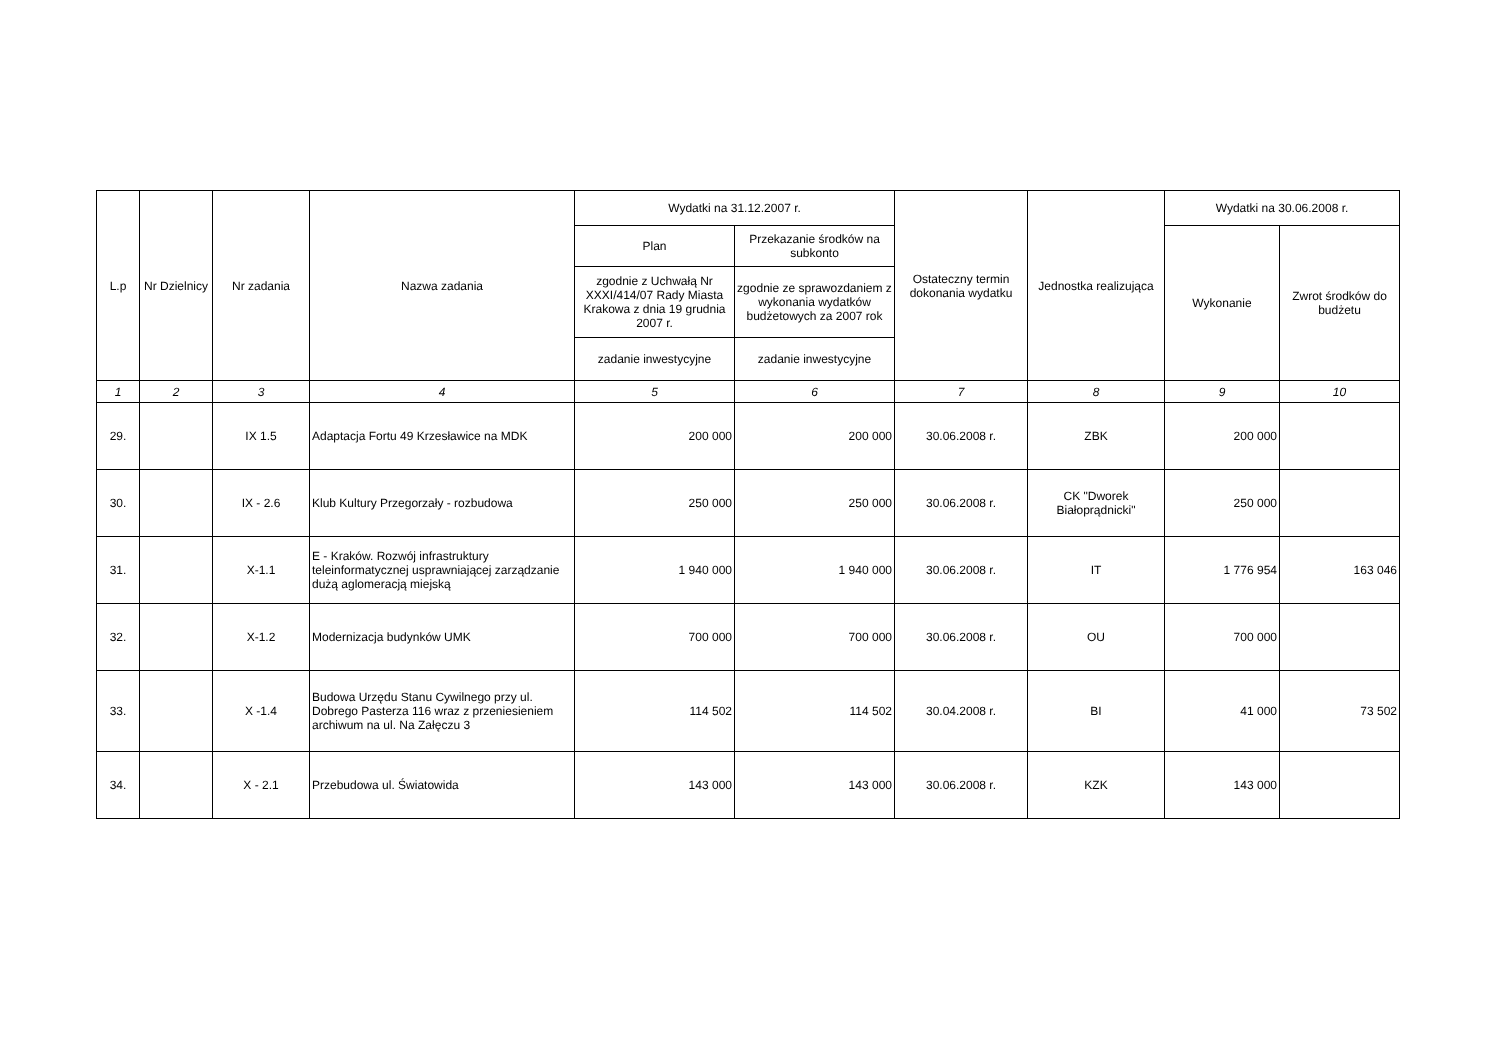| L.p | Nr Dzielnicy | Nr zadania | Nazwa zadania | Wydatki na 31.12.2007 r. | | Ostateczny termin dokonania wydatku | Jednostka realizująca | Wydatki na 30.06.2008 r. | |
| --- | --- | --- | --- | --- | --- | --- | --- | --- | --- |
| | | | | Plan | Przekazanie środków na subkonto | | | Wykonanie | Zwrot środków do budżetu |
| | | | | zgodnie z Uchwałą Nr XXXI/414/07 Rady Miasta Krakowa z dnia 19 grudnia 2007 r. | zgodnie ze sprawozdaniem z wykonania wydatków budżetowych za 2007 rok | | | | |
| | | | | zadanie inwestycyjne | zadanie inwestycyjne | | | | |
| 1 | 2 | 3 | 4 | 5 | 6 | 7 | 8 | 9 | 10 |
| 29. | | IX 1.5 | Adaptacja Fortu 49 Krzesławice na MDK | 200 000 | 200 000 | 30.06.2008 r. | ZBK | 200 000 | |
| 30. | | IX - 2.6 | Klub Kultury Przegorzały - rozbudowa | 250 000 | 250 000 | 30.06.2008 r. | CK "Dworek Białoprądnicki" | 250 000 | |
| 31. | | X-1.1 | E - Kraków. Rozwój infrastruktury teleinformatycznej usprawniającej zarządzanie dużą aglomeracją miejską | 1 940 000 | 1 940 000 | 30.06.2008 r. | IT | 1 776 954 | 163 046 |
| 32. | | X-1.2 | Modernizacja budynków UMK | 700 000 | 700 000 | 30.06.2008 r. | OU | 700 000 | |
| 33. | | X -1.4 | Budowa Urzędu Stanu Cywilnego przy ul. Dobrego Pasterza 116 wraz z przeniesieniem archiwum na ul. Na Załęczu 3 | 114 502 | 114 502 | 30.04.2008 r. | BI | 41 000 | 73 502 |
| 34. | | X - 2.1 | Przebudowa ul. Światowida | 143 000 | 143 000 | 30.06.2008 r. | KZK | 143 000 | |